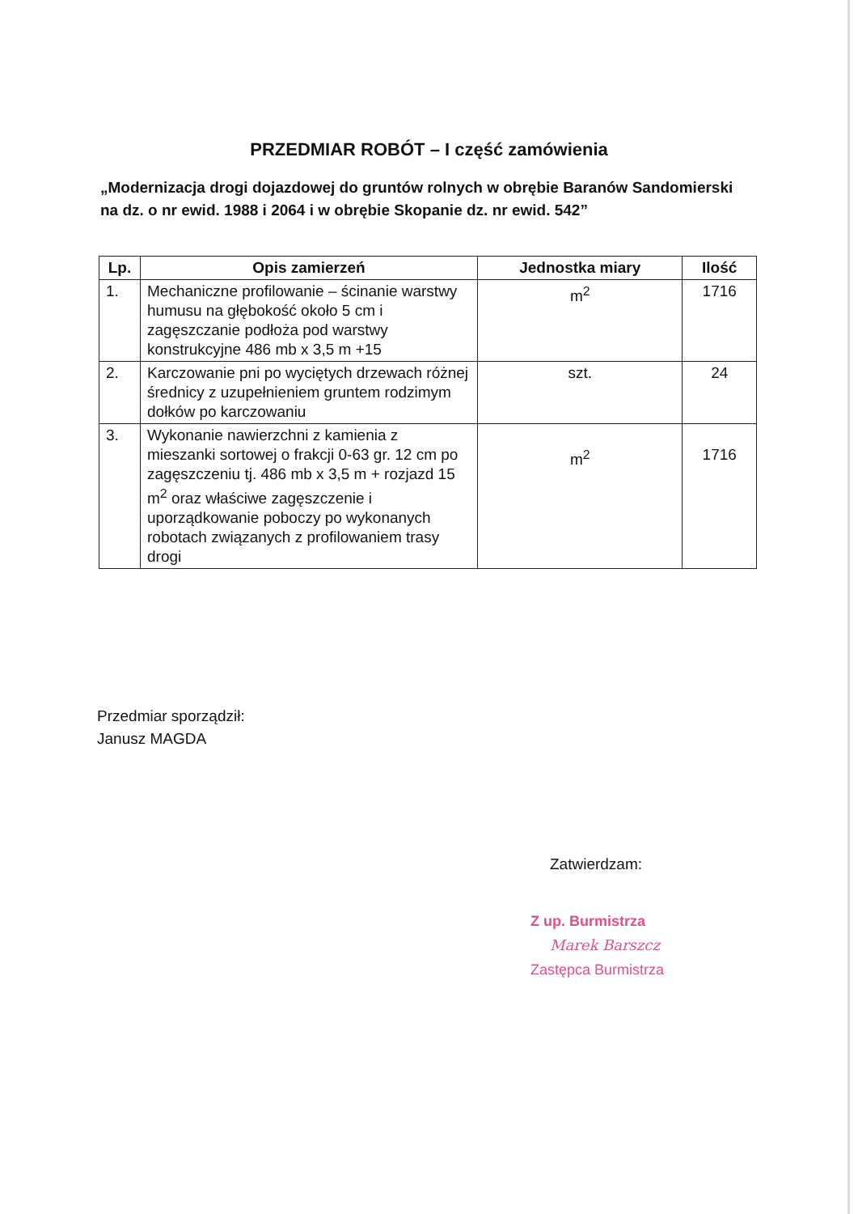PRZEDMIAR ROBÓT – I część zamówienia
„Modernizacja drogi dojazdowej do gruntów rolnych w obrębie Baranów Sandomierski na dz. o nr ewid. 1988 i 2064 i w obrębie Skopanie dz. nr ewid. 542”
| Lp. | Opis zamierzeń | Jednostka miary | Ilość |
| --- | --- | --- | --- |
| 1. | Mechaniczne profilowanie – ścinanie warstwy humusu na głębokość około 5 cm i zagęszczanie podłoża pod warstwy konstrukcyjne 486 mb x 3,5 m +15 | m<sup>2</sup> | 1716 |
| 2. | Karczowanie pni po wyciętych drzewach różnej średnicy z uzupełnieniem gruntem rodzimym dołków po karczowaniu | szt. | 24 |
| 3. | Wykonanie nawierzchni z kamienia z mieszanki sortowej o frakcji 0-63 gr. 12 cm po zagęszczeniu tj. 486 mb x 3,5 m + rozjazd 15 m<sup>2</sup> oraz właściwe zagęszczenie i uporządkowanie poboczy po wykonanych robotach związanych z profilowaniem trasy drogi | m<sup>2</sup> | 1716 |
Przedmiar sporządził:
Janusz MAGDA
Zatwierdzam:
Z up. Burmistrza
Marek Barszcz
Zastępca Burmistrza